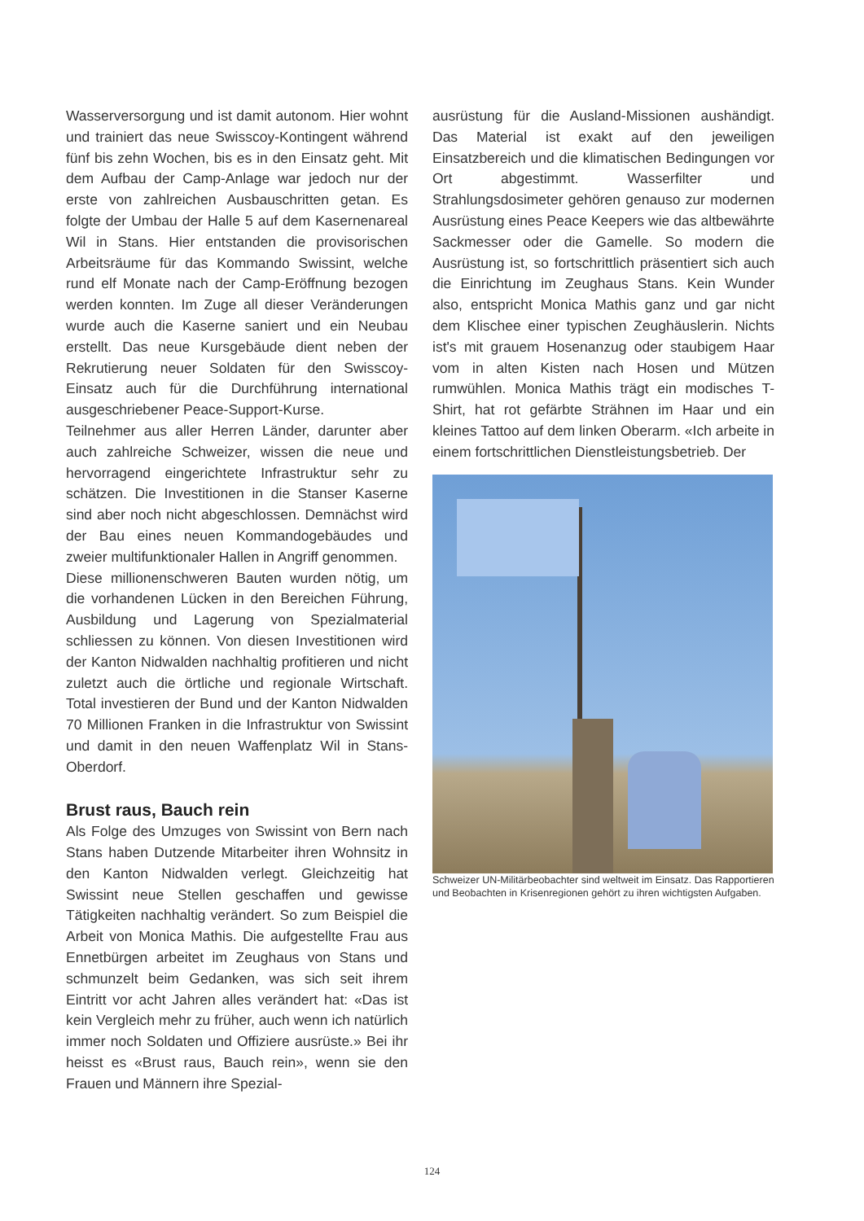Wasserversorgung und ist damit autonom. Hier wohnt und trainiert das neue Swisscoy-Kontingent während fünf bis zehn Wochen, bis es in den Einsatz geht. Mit dem Aufbau der Camp-Anlage war jedoch nur der erste von zahlreichen Ausbauschritten getan. Es folgte der Umbau der Halle 5 auf dem Kasernenareal Wil in Stans. Hier entstanden die provisorischen Arbeitsräume für das Kommando Swissint, welche rund elf Monate nach der Camp-Eröffnung bezogen werden konnten. Im Zuge all dieser Veränderungen wurde auch die Kaserne saniert und ein Neubau erstellt. Das neue Kursgebäude dient neben der Rekrutierung neuer Soldaten für den Swisscoy-Einsatz auch für die Durchführung international ausgeschriebener Peace-Support-Kurse.
Teilnehmer aus aller Herren Länder, darunter aber auch zahlreiche Schweizer, wissen die neue und hervorragend eingerichtete Infrastruktur sehr zu schätzen. Die Investitionen in die Stanser Kaserne sind aber noch nicht abgeschlossen. Demnächst wird der Bau eines neuen Kommandogebäudes und zweier multifunktionaler Hallen in Angriff genommen.
Diese millionenschweren Bauten wurden nötig, um die vorhandenen Lücken in den Bereichen Führung, Ausbildung und Lagerung von Spezialmaterial schliessen zu können. Von diesen Investitionen wird der Kanton Nidwalden nachhaltig profitieren und nicht zuletzt auch die örtliche und regionale Wirtschaft. Total investieren der Bund und der Kanton Nidwalden 70 Millionen Franken in die Infrastruktur von Swissint und damit in den neuen Waffenplatz Wil in Stans-Oberdorf.
Brust raus, Bauch rein
Als Folge des Umzuges von Swissint von Bern nach Stans haben Dutzende Mitarbeiter ihren Wohnsitz in den Kanton Nidwalden verlegt. Gleichzeitig hat Swissint neue Stellen geschaffen und gewisse Tätigkeiten nachhaltig verändert. So zum Beispiel die Arbeit von Monica Mathis. Die aufgestellte Frau aus Ennetbürgen arbeitet im Zeughaus von Stans und schmunzelt beim Gedanken, was sich seit ihrem Eintritt vor acht Jahren alles verändert hat: «Das ist kein Vergleich mehr zu früher, auch wenn ich natürlich immer noch Soldaten und Offiziere ausrüste.» Bei ihr heisst es «Brust raus, Bauch rein», wenn sie den Frauen und Männern ihre Spezial-
ausrüstung für die Ausland-Missionen aushändigt. Das Material ist exakt auf den jeweiligen Einsatzbereich und die klimatischen Bedingungen vor Ort abgestimmt. Wasserfilter und Strahlungsdosimeter gehören genauso zur modernen Ausrüstung eines Peace Keepers wie das altbewährte Sackmesser oder die Gamelle. So modern die Ausrüstung ist, so fortschrittlich präsentiert sich auch die Einrichtung im Zeughaus Stans. Kein Wunder also, entspricht Monica Mathis ganz und gar nicht dem Klischee einer typischen Zeughäuslerin. Nichts ist's mit grauem Hosenanzug oder staubigem Haar vom in alten Kisten nach Hosen und Mützen rumwühlen. Monica Mathis trägt ein modisches T-Shirt, hat rot gefärbte Strähnen im Haar und ein kleines Tattoo auf dem linken Oberarm. «Ich arbeite in einem fortschrittlichen Dienstleistungsbetrieb. Der
Schweizer UN-Militärbeobachter sind weltweit im Einsatz. Das Rapportieren und Beobachten in Krisenregionen gehört zu ihren wichtigsten Aufgaben.
124